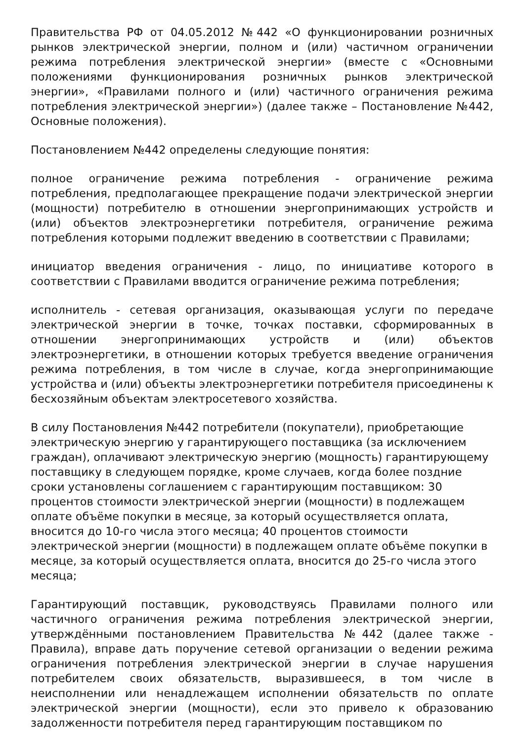Правительства РФ от 04.05.2012 №442 «О функционировании розничных рынков электрической энергии, полном и (или) частичном ограничении режима потребления электрической энергии» (вместе с «Основными положениями функционирования розничных рынков электрической энергии», «Правилами полного и (или) частичного ограничения режима потребления электрической энергии») (далее также – Постановление №442, Основные положения).
Постановлением №442 определены следующие понятия:
полное ограничение режима потребления - ограничение режима потребления, предполагающее прекращение подачи электрической энергии (мощности) потребителю в отношении энергопринимающих устройств и (или) объектов электроэнергетики потребителя, ограничение режима потребления которыми подлежит введению в соответствии с Правилами;
инициатор введения ограничения - лицо, по инициативе которого в соответствии с Правилами вводится ограничение режима потребления;
исполнитель - сетевая организация, оказывающая услуги по передаче электрической энергии в точке, точках поставки, сформированных в отношении энергопринимающих устройств и (или) объектов электроэнергетики, в отношении которых требуется введение ограничения режима потребления, в том числе в случае, когда энергопринимающие устройства и (или) объекты электроэнергетики потребителя присоединены к бесхозяйным объектам электросетевого хозяйства.
В силу Постановления №442 потребители (покупатели), приобретающие электрическую энергию у гарантирующего поставщика (за исключением граждан), оплачивают электрическую энергию (мощность) гарантирующему поставщику в следующем порядке, кроме случаев, когда более поздние сроки установлены соглашением с гарантирующим поставщиком: 30 процентов стоимости электрической энергии (мощности) в подлежащем оплате объёме покупки в месяце, за который осуществляется оплата, вносится до 10-го числа этого месяца; 40 процентов стоимости электрической энергии (мощности) в подлежащем оплате объёме покупки в месяце, за который осуществляется оплата, вносится до 25-го числа этого месяца;
Гарантирующий поставщик, руководствуясь Правилами полного или частичного ограничения режима потребления электрической энергии, утверждёнными постановлением Правительства №442 (далее также - Правила), вправе дать поручение сетевой организации о ведении режима ограничения потребления электрической энергии в случае нарушения потребителем своих обязательств, выразившееся, в том числе в неисполнении или ненадлежащем исполнении обязательств по оплате электрической энергии (мощности), если это привело к образованию задолженности потребителя перед гарантирующим поставщиком по